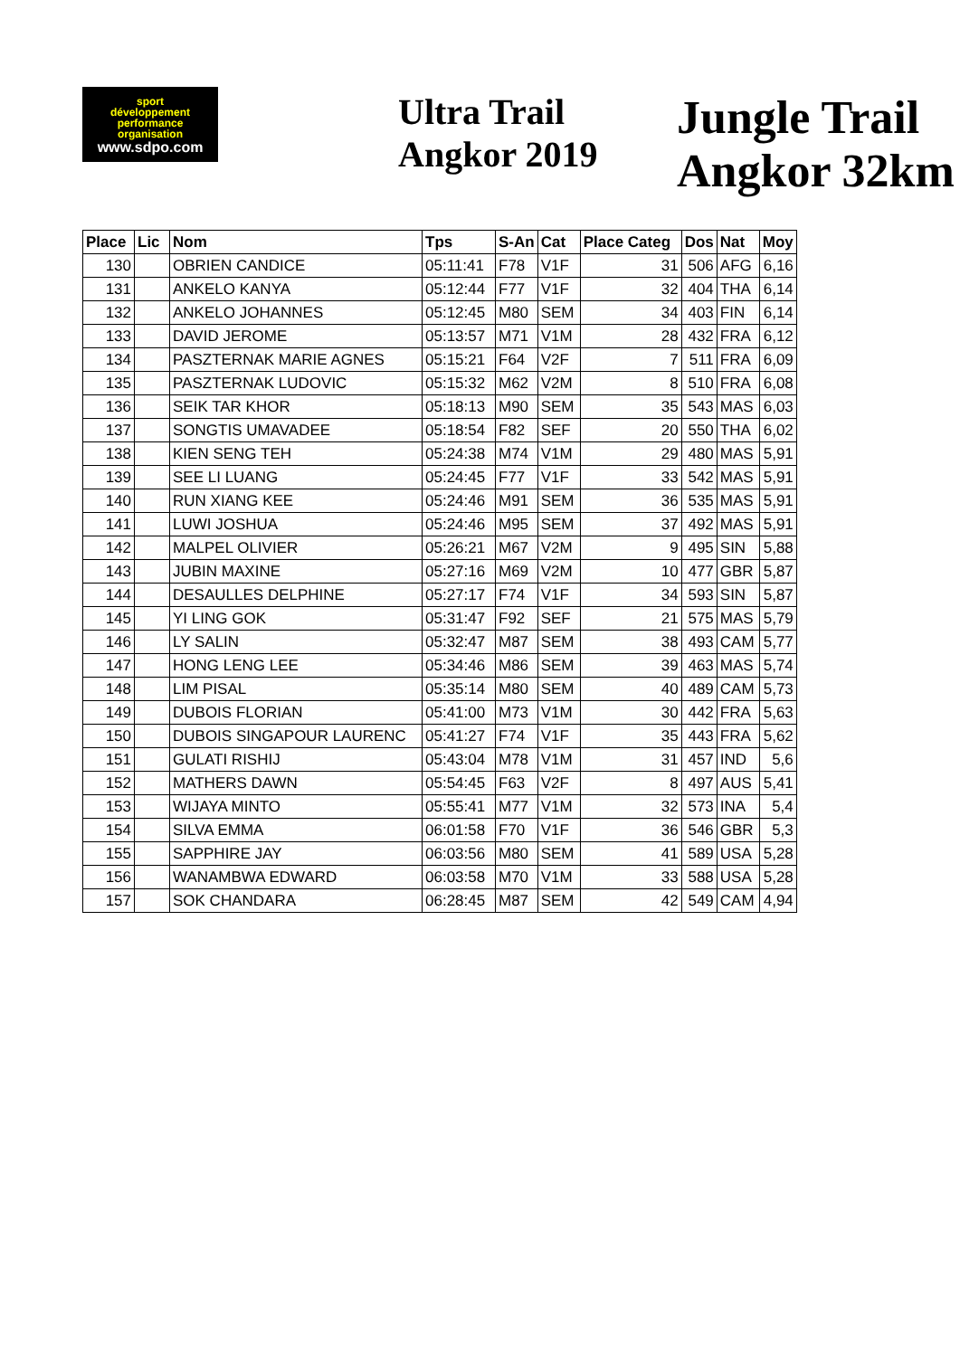sport
développement
performance
organisation
www.sdpo.com
Ultra Trail
Angkor 2019
Jungle Trail Angkor 32km
| Place | Lic | Nom | Tps | S-An | Cat | Place Categ | Dos | Nat | Moy |
| --- | --- | --- | --- | --- | --- | --- | --- | --- | --- |
| 130 | | OBRIEN CANDICE | 05:11:41 | F78 | V1F | 31 | 506 | AFG | 6,16 |
| 131 | | ANKELO KANYA | 05:12:44 | F77 | V1F | 32 | 404 | THA | 6,14 |
| 132 | | ANKELO JOHANNES | 05:12:45 | M80 | SEM | 34 | 403 | FIN | 6,14 |
| 133 | | DAVID JEROME | 05:13:57 | M71 | V1M | 28 | 432 | FRA | 6,12 |
| 134 | | PASZTERNAK MARIE AGNES | 05:15:21 | F64 | V2F | 7 | 511 | FRA | 6,09 |
| 135 | | PASZTERNAK LUDOVIC | 05:15:32 | M62 | V2M | 8 | 510 | FRA | 6,08 |
| 136 | | SEIK TAR KHOR | 05:18:13 | M90 | SEM | 35 | 543 | MAS | 6,03 |
| 137 | | SONGTIS UMAVADEE | 05:18:54 | F82 | SEF | 20 | 550 | THA | 6,02 |
| 138 | | KIEN SENG TEH | 05:24:38 | M74 | V1M | 29 | 480 | MAS | 5,91 |
| 139 | | SEE LI LUANG | 05:24:45 | F77 | V1F | 33 | 542 | MAS | 5,91 |
| 140 | | RUN XIANG KEE | 05:24:46 | M91 | SEM | 36 | 535 | MAS | 5,91 |
| 141 | | LUWI JOSHUA | 05:24:46 | M95 | SEM | 37 | 492 | MAS | 5,91 |
| 142 | | MALPEL OLIVIER | 05:26:21 | M67 | V2M | 9 | 495 | SIN | 5,88 |
| 143 | | JUBIN MAXINE | 05:27:16 | M69 | V2M | 10 | 477 | GBR | 5,87 |
| 144 | | DESAULLES DELPHINE | 05:27:17 | F74 | V1F | 34 | 593 | SIN | 5,87 |
| 145 | | YI LING GOK | 05:31:47 | F92 | SEF | 21 | 575 | MAS | 5,79 |
| 146 | | LY SALIN | 05:32:47 | M87 | SEM | 38 | 493 | CAM | 5,77 |
| 147 | | HONG LENG LEE | 05:34:46 | M86 | SEM | 39 | 463 | MAS | 5,74 |
| 148 | | LIM PISAL | 05:35:14 | M80 | SEM | 40 | 489 | CAM | 5,73 |
| 149 | | DUBOIS FLORIAN | 05:41:00 | M73 | V1M | 30 | 442 | FRA | 5,63 |
| 150 | | DUBOIS SINGAPOUR LAURENC | 05:41:27 | F74 | V1F | 35 | 443 | FRA | 5,62 |
| 151 | | GULATI RISHIJ | 05:43:04 | M78 | V1M | 31 | 457 | IND | 5,6 |
| 152 | | MATHERS DAWN | 05:54:45 | F63 | V2F | 8 | 497 | AUS | 5,41 |
| 153 | | WIJAYA MINTO | 05:55:41 | M77 | V1M | 32 | 573 | INA | 5,4 |
| 154 | | SILVA EMMA | 06:01:58 | F70 | V1F | 36 | 546 | GBR | 5,3 |
| 155 | | SAPPHIRE JAY | 06:03:56 | M80 | SEM | 41 | 589 | USA | 5,28 |
| 156 | | WANAMBWA EDWARD | 06:03:58 | M70 | V1M | 33 | 588 | USA | 5,28 |
| 157 | | SOK CHANDARA | 06:28:45 | M87 | SEM | 42 | 549 | CAM | 4,94 |